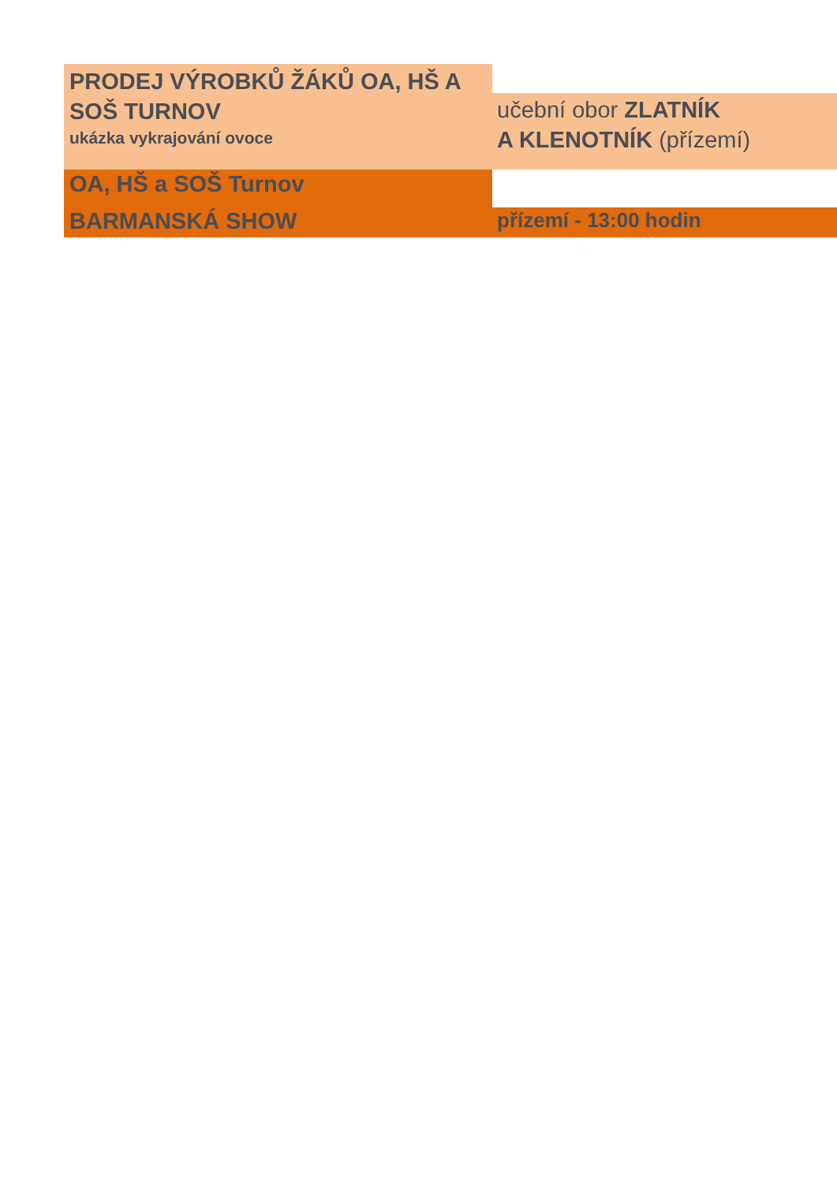PRODEJ VÝROBKŮ ŽÁKŮ OA, HŠ A SOŠ TURNOV
ukázka vykrajování ovoce
učební obor ZLATNÍK
A KLENOTNÍK (přízemí)
OA, HŠ a SOŠ Turnov
BARMANSKÁ SHOW přízemí - 13:00 hodin